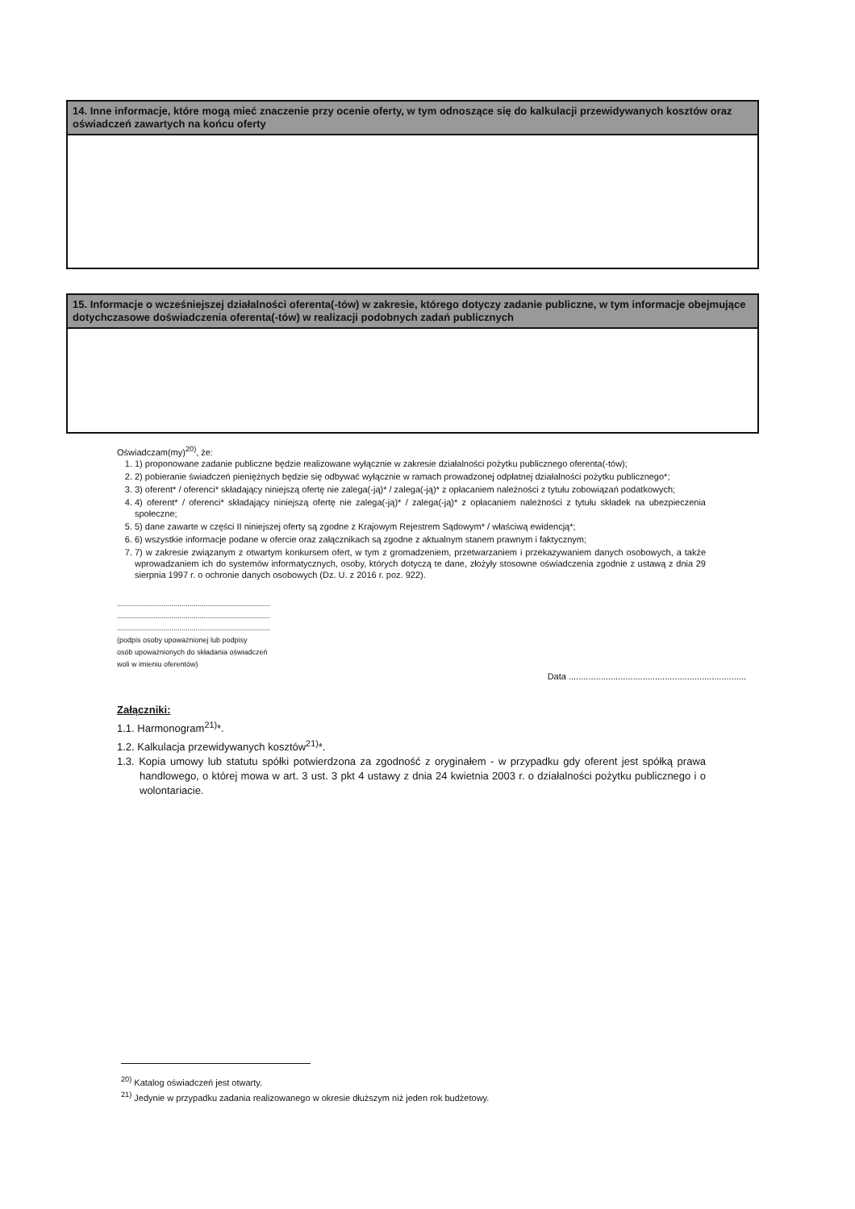14. Inne informacje, które mogą mieć znaczenie przy ocenie oferty, w tym odnoszące się do kalkulacji przewidywanych kosztów oraz oświadczeń zawartych na końcu oferty
15. Informacje o wcześniejszej działalności oferenta(-tów) w zakresie, którego dotyczy zadanie publiczne, w tym informacje obejmujące dotychczasowe doświadczenia oferenta(-tów) w realizacji podobnych zadań publicznych
Oświadczam(my)<sup>20)</sup>, że:
1. 1) proponowane zadanie publiczne będzie realizowane wyłącznie w zakresie działalności pożytku publicznego oferenta(-tów);
2. 2) pobieranie świadczeń pieniężnych będzie się odbywać wyłącznie w ramach prowadzonej odpłatnej działalności pożytku publicznego*;
3. 3) oferent* / oferenci* składający niniejszą ofertę nie zalega(-ją)* / zalega(-ją)* z opłacaniem należności z tytułu zobowiązań podatkowych;
4. 4) oferent* / oferenci* składający niniejszą ofertę nie zalega(-ją)* / zalega(-ją)* z opłacaniem należności z tytułu składek na ubezpieczenia społeczne;
5. 5) dane zawarte w części II niniejszej oferty są zgodne z Krajowym Rejestrem Sądowym* / właściwą ewidencją*;
6. 6) wszystkie informacje podane w ofercie oraz załącznikach są zgodne z aktualnym stanem prawnym i faktycznym;
7. 7) w zakresie związanym z otwartym konkursem ofert, w tym z gromadzeniem, przetwarzaniem i przekazywaniem danych osobowych, a także wprowadzaniem ich do systemów informatycznych, osoby, których dotyczą te dane, złożyły stosowne oświadczenia zgodnie z ustawą z dnia 29 sierpnia 1997 r. o ochronie danych osobowych (Dz. U. z 2016 r. poz. 922).
............................................................................
............................................................................
............................................................................
(podpis osoby upoważnionej lub podpisy
osób upoważnionych do składania oświadczeń
woli w imieniu oferentów)
Data ........................................................................
Załączniki:
1.1. Harmonogram<sup>21)</sup>*.
1.2. Kalkulacja przewidywanych kosztów<sup>21)</sup>*.
1.3. Kopia umowy lub statutu spółki potwierdzona za zgodność z oryginałem - w przypadku gdy oferent jest spółką prawa handlowego, o której mowa w art. 3 ust. 3 pkt 4 ustawy z dnia 24 kwietnia 2003 r. o działalności pożytku publicznego i o wolontariacie.
<sup>20)</sup> Katalog oświadczeń jest otwarty.
<sup>21)</sup> Jedynie w przypadku zadania realizowanego w okresie dłuższym niż jeden rok budżetowy.